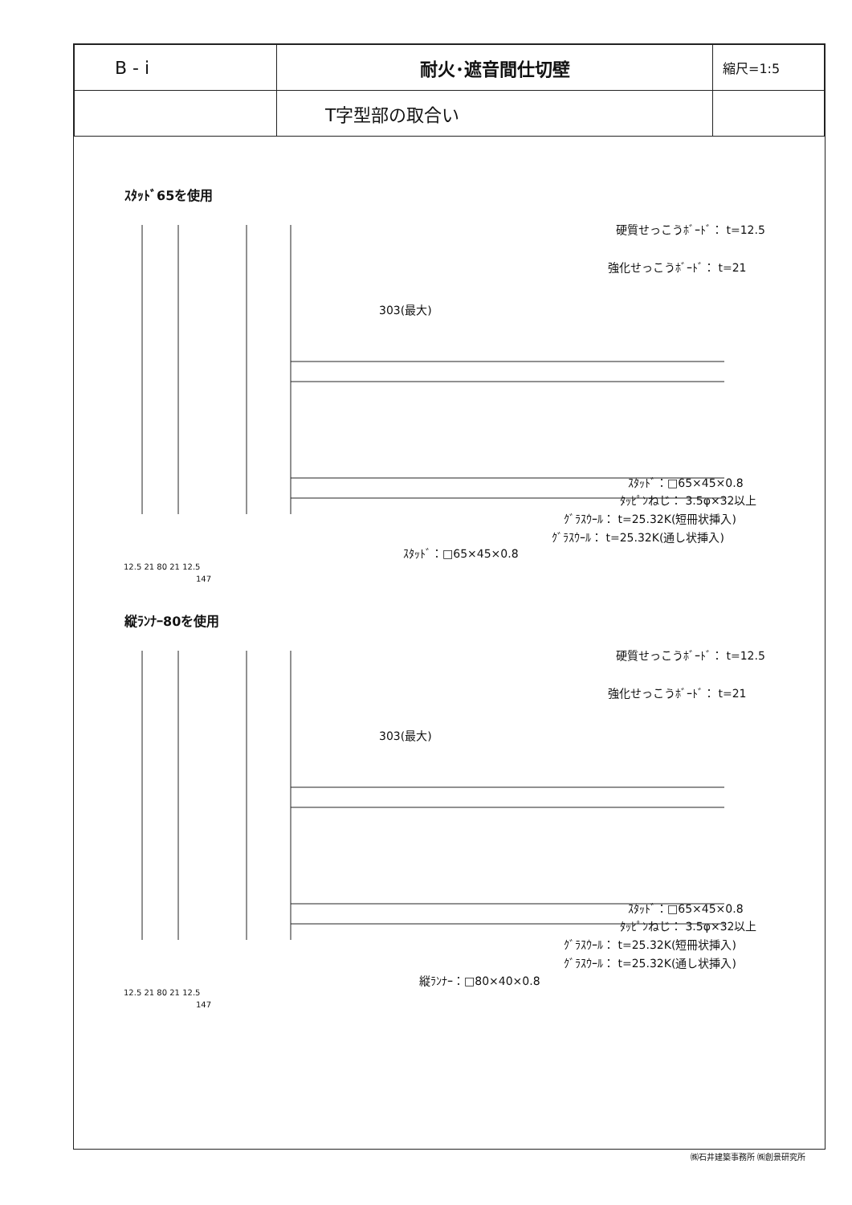| B - i | 耐火･遮音間仕切壁 | 縮尺=1:5 |
| | T字型部の取合い | |
ｽﾀｯﾄﾞ65を使用
硬質せっこうﾎﾞｰﾄﾞ： t=12.5
強化せっこうﾎﾞｰﾄﾞ： t=21
303(最大)
ｽﾀｯﾄﾞ：□65×45×0.8
ﾀｯﾋﾟﾝねじ： 3.5φ×32以上
ｸﾞﾗｽｳｰﾙ： t=25.32K(短冊状挿入)
ｸﾞﾗｽｳｰﾙ： t=25.32K(通し状挿入)
ｽﾀｯﾄﾞ：□65×45×0.8
12.5 21 80 21 12.5
147
縦ﾗﾝﾅｰ80を使用
硬質せっこうﾎﾞｰﾄﾞ： t=12.5
強化せっこうﾎﾞｰﾄﾞ： t=21
303(最大)
ｽﾀｯﾄﾞ：□65×45×0.8
ﾀｯﾋﾟﾝねじ： 3.5φ×32以上
ｸﾞﾗｽｳｰﾙ： t=25.32K(短冊状挿入)
ｸﾞﾗｽｳｰﾙ： t=25.32K(通し状挿入)
縦ﾗﾝﾅｰ：□80×40×0.8
12.5 21 80 21 12.5
147
㈱石井建築事務所 ㈱創景研究所